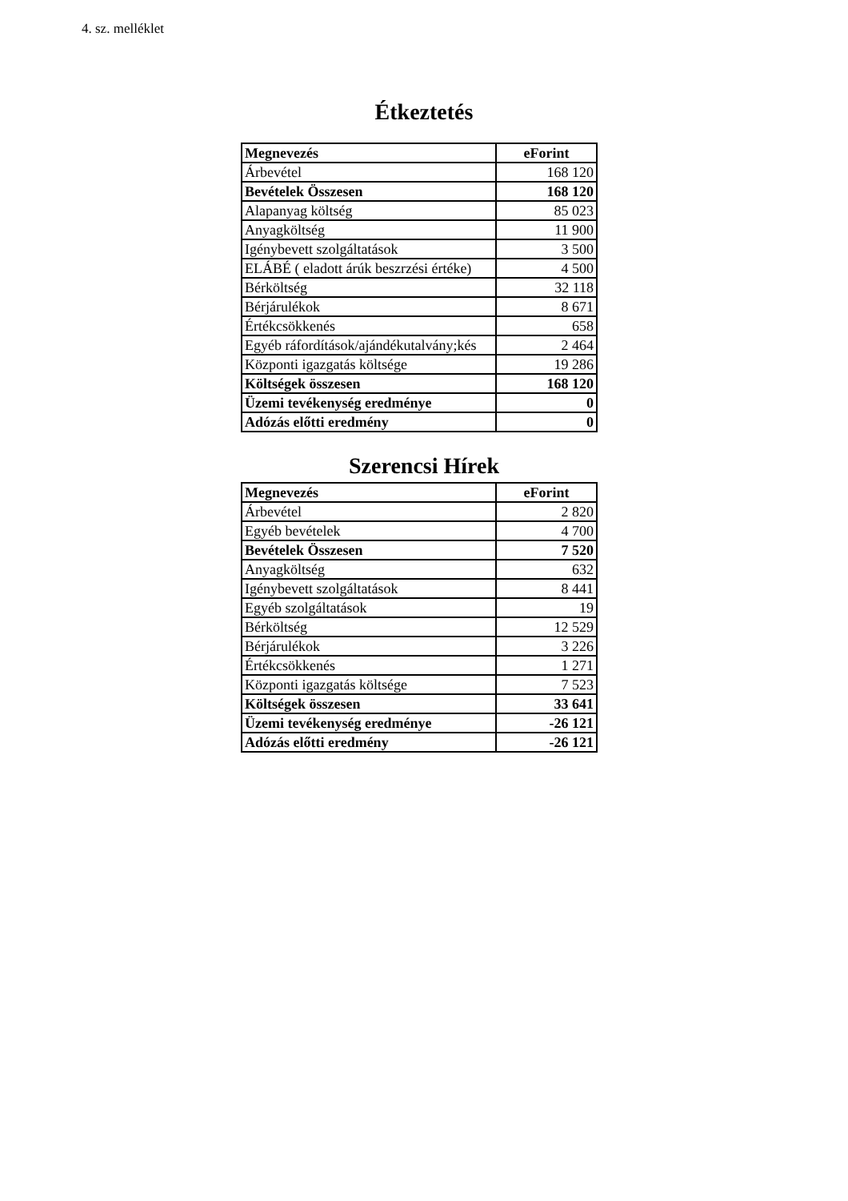4. sz. melléklet
Étkeztetés
| Megnevezés | eForint |
| --- | --- |
| Árbevétel | 168 120 |
| Bevételek Összesen | 168 120 |
| Alapanyag költség | 85 023 |
| Anyagköltség | 11 900 |
| Igénybevett szolgáltatások | 3 500 |
| ELÁBÉ ( eladott árúk beszrzési értéke) | 4 500 |
| Bérköltség | 32 118 |
| Bérjárulékok | 8 671 |
| Értékcsökkenés | 658 |
| Egyéb ráfordítások/ajándékutalvány;kés | 2 464 |
| Központi igazgatás költsége | 19 286 |
| Költségek összesen | 168 120 |
| Üzemi tevékenység eredménye | 0 |
| Adózás előtti eredmény | 0 |
Szerencsi Hírek
| Megnevezés | eForint |
| --- | --- |
| Árbevétel | 2 820 |
| Egyéb bevételek | 4 700 |
| Bevételek Összesen | 7 520 |
| Anyagköltség | 632 |
| Igénybevett szolgáltatások | 8 441 |
| Egyéb szolgáltatások | 19 |
| Bérköltség | 12 529 |
| Bérjárulékok | 3 226 |
| Értékcsökkenés | 1 271 |
| Központi igazgatás költsége | 7 523 |
| Költségek összesen | 33 641 |
| Üzemi tevékenység eredménye | -26 121 |
| Adózás előtti eredmény | -26 121 |